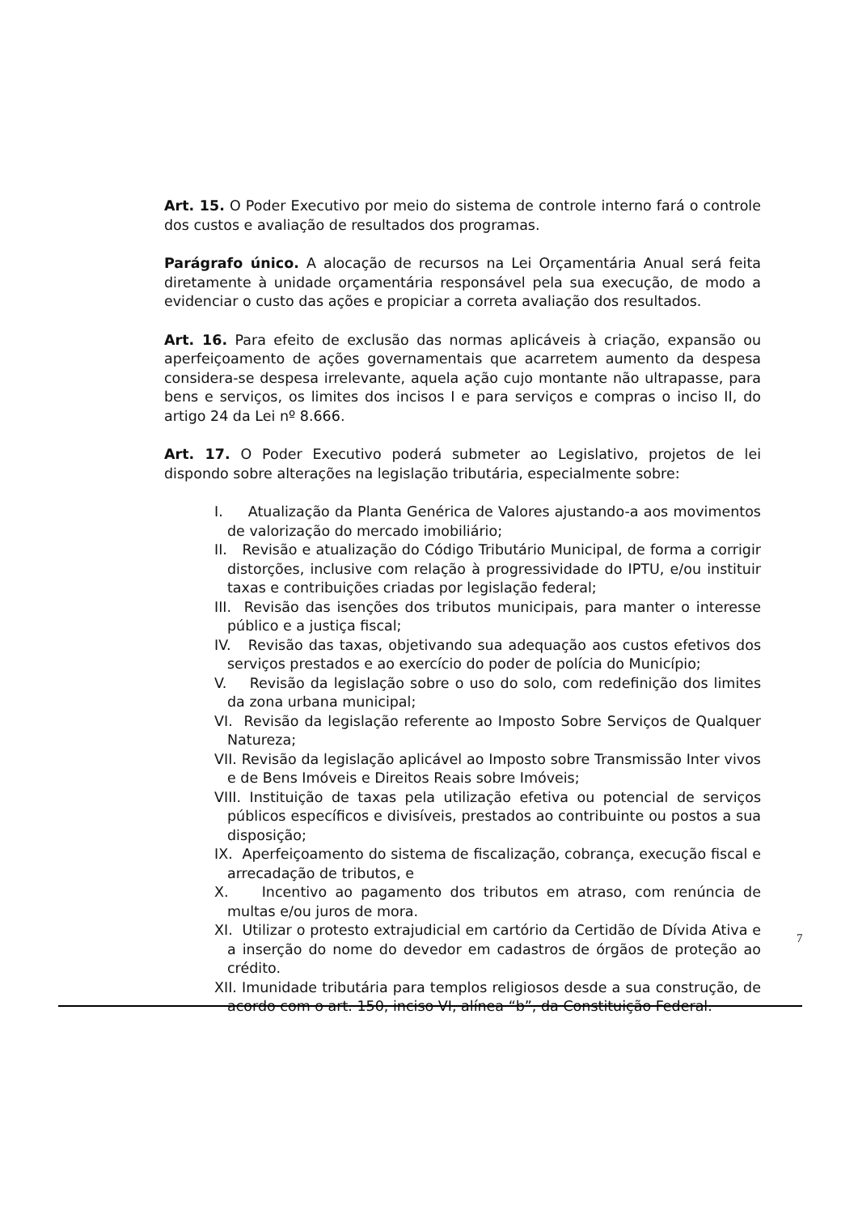Art. 15. O Poder Executivo por meio do sistema de controle interno fará o controle dos custos e avaliação de resultados dos programas.
Parágrafo único. A alocação de recursos na Lei Orçamentária Anual será feita diretamente à unidade orçamentária responsável pela sua execução, de modo a evidenciar o custo das ações e propiciar a correta avaliação dos resultados.
Art. 16. Para efeito de exclusão das normas aplicáveis à criação, expansão ou aperfeiçoamento de ações governamentais que acarretem aumento da despesa considera-se despesa irrelevante, aquela ação cujo montante não ultrapasse, para bens e serviços, os limites dos incisos I e para serviços e compras o inciso II, do artigo 24 da Lei nº 8.666.
Art. 17. O Poder Executivo poderá submeter ao Legislativo, projetos de lei dispondo sobre alterações na legislação tributária, especialmente sobre:
I. Atualização da Planta Genérica de Valores ajustando-a aos movimentos de valorização do mercado imobiliário;
II. Revisão e atualização do Código Tributário Municipal, de forma a corrigir distorções, inclusive com relação à progressividade do IPTU, e/ou instituir taxas e contribuições criadas por legislação federal;
III. Revisão das isenções dos tributos municipais, para manter o interesse público e a justiça fiscal;
IV. Revisão das taxas, objetivando sua adequação aos custos efetivos dos serviços prestados e ao exercício do poder de polícia do Município;
V. Revisão da legislação sobre o uso do solo, com redefinição dos limites da zona urbana municipal;
VI. Revisão da legislação referente ao Imposto Sobre Serviços de Qualquer Natureza;
VII. Revisão da legislação aplicável ao Imposto sobre Transmissão Inter vivos e de Bens Imóveis e Direitos Reais sobre Imóveis;
VIII. Instituição de taxas pela utilização efetiva ou potencial de serviços públicos específicos e divisíveis, prestados ao contribuinte ou postos a sua disposição;
IX. Aperfeiçoamento do sistema de fiscalização, cobrança, execução fiscal e arrecadação de tributos, e
X. Incentivo ao pagamento dos tributos em atraso, com renúncia de multas e/ou juros de mora.
XI. Utilizar o protesto extrajudicial em cartório da Certidão de Dívida Ativa e a inserção do nome do devedor em cadastros de órgãos de proteção ao crédito.
XII. Imunidade tributária para templos religiosos desde a sua construção, de acordo com o art. 150, inciso VI, alínea “b”, da Constituição Federal.
7